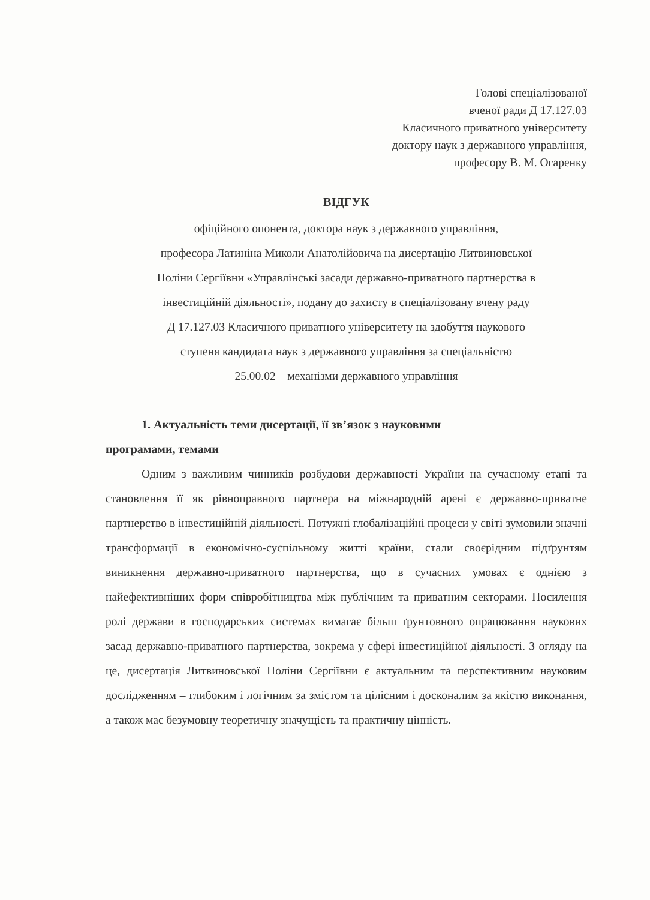Голові спеціалізованої
вченої ради Д 17.127.03
Класичного приватного університету
доктору наук з державного управління,
професору В. М. Огаренку
ВІДГУК
офіційного опонента, доктора наук з державного управління,
професора Латиніна Миколи Анатолійовича на дисертацію Литвиновської
Поліни Сергіївни «Управлінські засади державно-приватного партнерства в
інвестиційній діяльності», подану до захисту в спеціалізовану вчену раду
Д 17.127.03 Класичного приватного університету на здобуття наукового
ступеня кандидата наук з державного управління за спеціальністю
25.00.02 – механізми державного управління
1. Актуальність теми дисертації, її зв’язок з науковими
програмами, темами
Одним з важливим чинників розбудови державності України на сучасному етапі та становлення її як рівноправного партнера на міжнародній арені є державно-приватне партнерство в інвестиційній діяльності. Потужні глобалізаційні процеси у світі зумовили значні трансформації в економічно-суспільному житті країни, стали своєрідним підґрунтям виникнення державно-приватного партнерства, що в сучасних умовах є однією з найефективніших форм співробітництва між публічним та приватним секторами. Посилення ролі держави в господарських системах вимагає більш ґрунтовного опрацювання наукових засад державно-приватного партнерства, зокрема у сфері інвестиційної діяльності. З огляду на це, дисертація Литвиновської Поліни Сергіївни є актуальним та перспективним науковим дослідженням – глибоким і логічним за змістом та цілісним і досконалим за якістю виконання, а також має безумовну теоретичну значущість та практичну цінність.